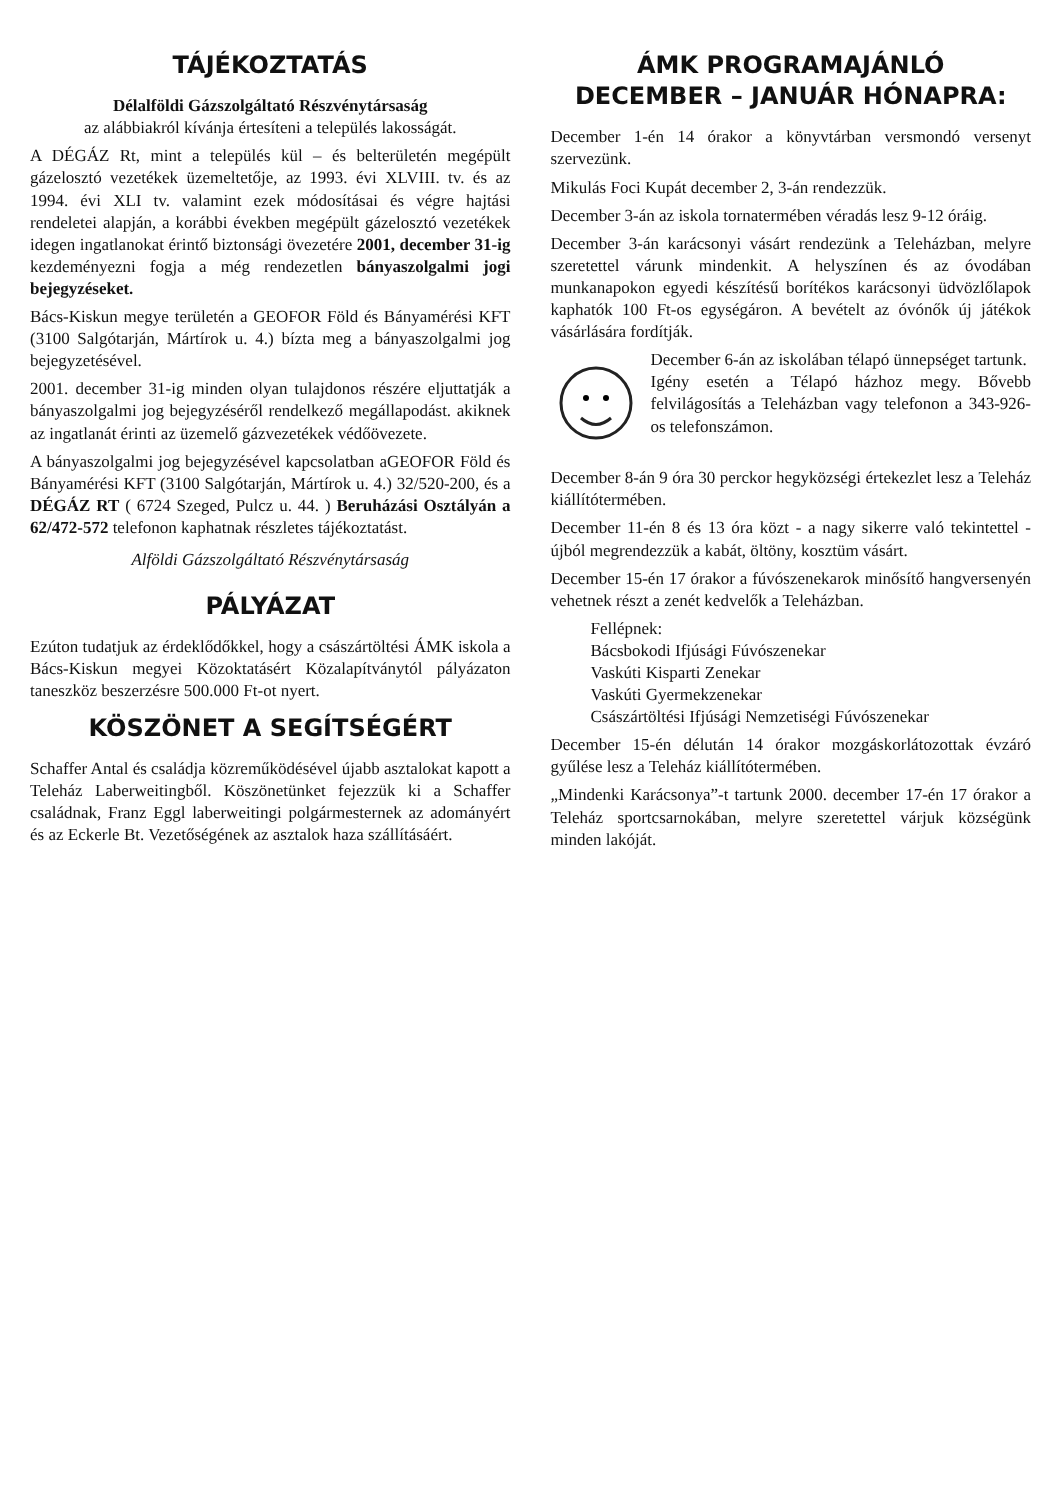TÁJÉKOZTATÁS
Délalföldi Gázszolgáltató Részvénytársaság
az alábbiakról kívánja értesíteni a település lakosságát.
A DÉGÁZ Rt, mint a település kül – és belterületén megépült gázelosztó vezetékek üzemeltetője, az 1993. évi XLVIII. tv. és az 1994. évi XLI tv. valamint ezek módosításai és végre hajtási rendeletei alapján, a korábbi években megépült gázelosztó vezetékek idegen ingatlanokat érintő biztonsági övezetére 2001, december 31-ig kezdeményezni fogja a még rendezetlen bányaszolgalmi jogi bejegyzéseket.
Bács-Kiskun megye területén a GEOFOR Föld és Bányamérési KFT (3100 Salgótarján, Mártírok u. 4.) bízta meg a bányaszolgalmi jog bejegyzetésével.
2001. december 31-ig minden olyan tulajdonos részére eljuttatják a bányaszolgalmi jog bejegyzéséről rendelkező megállapodást. akiknek az ingatlanát érinti az üzemelő gázvezetékek védőövezete.
A bányaszolgalmi jog bejegyzésével kapcsolatban aGEOFOR Föld és Bányamérési KFT (3100 Salgótarján, Mártírok u. 4.) 32/520-200, és a DÉGÁZ RT ( 6724 Szeged, Pulcz u. 44. ) Beruházási Osztályán a 62/472-572 telefonon kaphatnak részletes tájékoztatást.
Alföldi Gázszolgáltató Részvénytársaság
PÁLYÁZAT
Ezúton tudatjuk az érdeklődőkkel, hogy a császártöltési ÁMK iskola a Bács-Kiskun megyei Közoktatásért Közalapítványtól pályázaton taneszköz beszerzésre 500.000 Ft-ot nyert.
KÖSZÖNET A SEGÍTSÉGÉRT
Schaffer Antal és családja közreműködésével újabb asztalokat kapott a Teleház Laberweitingből. Köszönetünket fejezzük ki a Schaffer családnak, Franz Eggl laberweitingi polgármesternek az adományért és az Eckerle Bt. Vezetőségének az asztalok haza szállításáért.
ÁMK PROGRAMAJÁNLÓ
DECEMBER – JANUÁR HÓNAPRA:
December 1-én 14 órakor a könyvtárban versmondó versenyt szervezünk.
Mikulás Foci Kupát december 2, 3-án rendezzük.
December 3-án az iskola tornatermében véradás lesz 9-12 óráig.
December 3-án karácsonyi vásárt rendezünk a Teleházban, melyre szeretettel várunk mindenkit. A helyszínen és az óvodában munkanapokon egyedi készítésű borítékos karácsonyi üdvözlőlapok kaphatók 100 Ft-os egységáron. A bevételt az óvónők új játékok vásárlására fordítják.
December 6-án az iskolában télapó ünnepséget tartunk.
Igény esetén a Télapó házhoz megy. Bővebb felvilágosítás a Teleházban vagy telefonon a 343-926-os telefonszámon.
December 8-án 9 óra 30 perckor hegyközségi értekezlet lesz a Teleház kiállítótermében.
December 11-én 8 és 13 óra közt - a nagy sikerre való tekintettel - újból megrendezzük a kabát, öltöny, kosztüm vásárt.
December 15-én 17 órakor a fúvószenekarok minősítő hangversenyén vehetnek részt a zenét kedvelők a Teleházban.
Fellépnek:
Bácsbokodi Ifjúsági Fúvószenekar
Vaskúti Kisparti Zenekar
Vaskúti Gyermekzenekar
Császártöltési Ifjúsági Nemzetiségi Fúvószenekar
December 15-én délután 14 órakor mozgáskorlátozottak évzáró gyűlése lesz a Teleház kiállítótermében.
„Mindenki Karácsonya”-t tartunk 2000. december 17-én 17 órakor a Teleház sportcsarnokában, melyre szeretettel várjuk községünk minden lakóját.